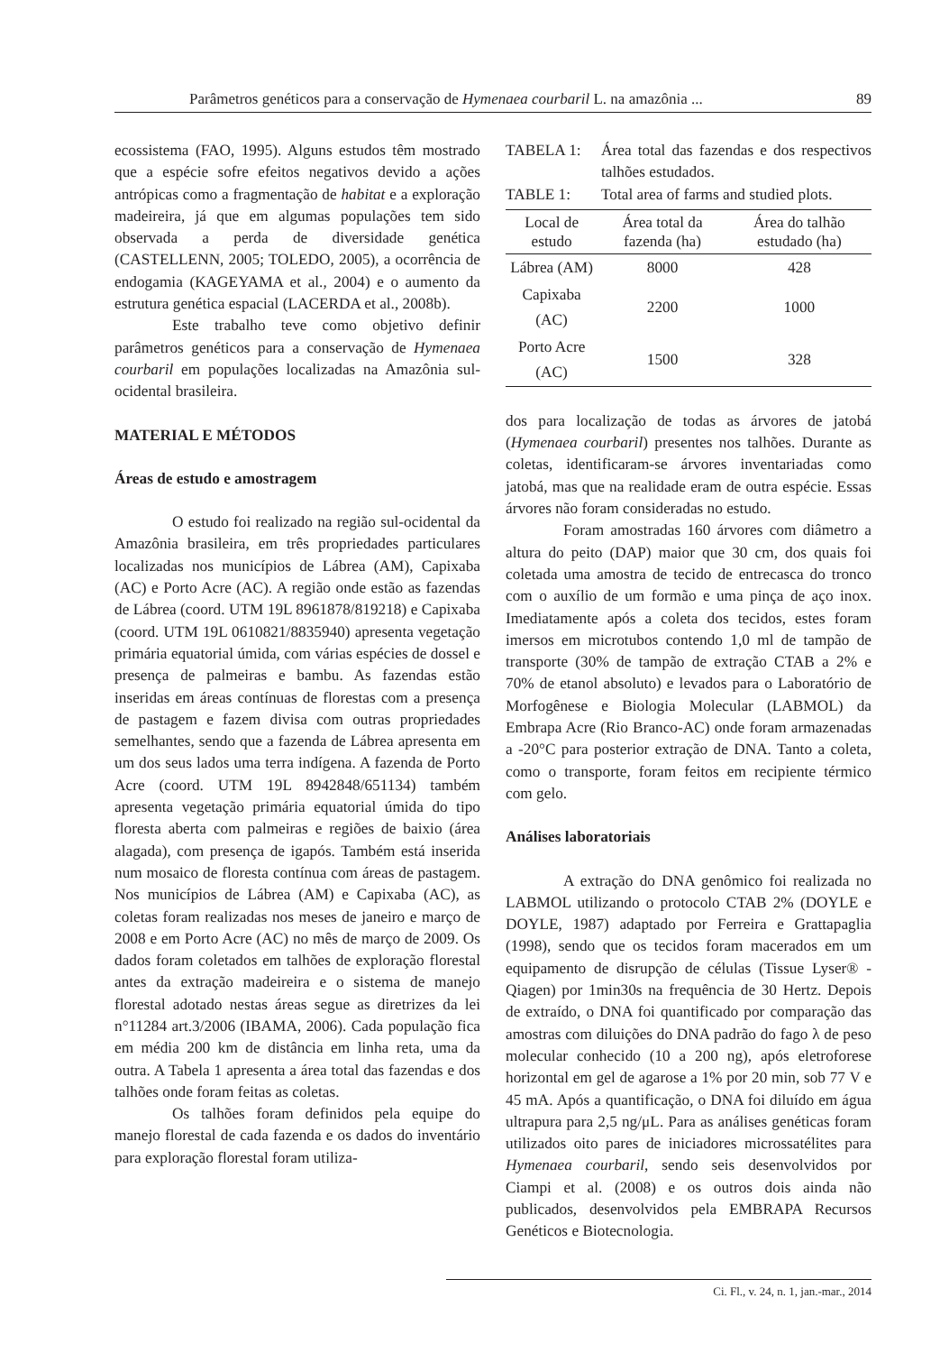Parâmetros genéticos para a conservação de Hymenaea courbaril L. na amazônia ... 89
ecossistema (FAO, 1995). Alguns estudos têm mostrado que a espécie sofre efeitos negativos devido a ações antrópicas como a fragmentação de habitat e a exploração madeireira, já que em algumas populações tem sido observada a perda de diversidade genética (CASTELLENN, 2005; TOLEDO, 2005), a ocorrência de endogamia (KAGEYAMA et al., 2004) e o aumento da estrutura genética espacial (LACERDA et al., 2008b).
Este trabalho teve como objetivo definir parâmetros genéticos para a conservação de Hymenaea courbaril em populações localizadas na Amazônia sul-ocidental brasileira.
MATERIAL E MÉTODOS
Áreas de estudo e amostragem
O estudo foi realizado na região sul-ocidental da Amazônia brasileira, em três propriedades particulares localizadas nos municípios de Lábrea (AM), Capixaba (AC) e Porto Acre (AC). A região onde estão as fazendas de Lábrea (coord. UTM 19L 8961878/819218) e Capixaba (coord. UTM 19L 0610821/8835940) apresenta vegetação primária equatorial úmida, com várias espécies de dossel e presença de palmeiras e bambu. As fazendas estão inseridas em áreas contínuas de florestas com a presença de pastagem e fazem divisa com outras propriedades semelhantes, sendo que a fazenda de Lábrea apresenta em um dos seus lados uma terra indígena. A fazenda de Porto Acre (coord. UTM 19L 8942848/651134) também apresenta vegetação primária equatorial úmida do tipo floresta aberta com palmeiras e regiões de baixio (área alagada), com presença de igapós. Também está inserida num mosaico de floresta contínua com áreas de pastagem. Nos municípios de Lábrea (AM) e Capixaba (AC), as coletas foram realizadas nos meses de janeiro e março de 2008 e em Porto Acre (AC) no mês de março de 2009. Os dados foram coletados em talhões de exploração florestal antes da extração madeireira e o sistema de manejo florestal adotado nestas áreas segue as diretrizes da lei n°11284 art.3/2006 (IBAMA, 2006). Cada população fica em média 200 km de distância em linha reta, uma da outra. A Tabela 1 apresenta a área total das fazendas e dos talhões onde foram feitas as coletas.
Os talhões foram definidos pela equipe do manejo florestal de cada fazenda e os dados do inventário para exploração florestal foram utiliza-
TABELA 1: Área total das fazendas e dos respectivos talhões estudados.
TABLE 1: Total area of farms and studied plots.
| Local de estudo | Área total da fazenda (ha) | Área do talhão estudado (ha) |
| --- | --- | --- |
| Lábrea (AM) | 8000 | 428 |
| Capixaba (AC) | 2200 | 1000 |
| Porto Acre (AC) | 1500 | 328 |
dos para localização de todas as árvores de jatobá (Hymenaea courbaril) presentes nos talhões. Durante as coletas, identificaram-se árvores inventariadas como jatobá, mas que na realidade eram de outra espécie. Essas árvores não foram consideradas no estudo.
Foram amostradas 160 árvores com diâmetro a altura do peito (DAP) maior que 30 cm, dos quais foi coletada uma amostra de tecido de entrecasca do tronco com o auxílio de um formão e uma pinça de aço inox. Imediatamente após a coleta dos tecidos, estes foram imersos em microtubos contendo 1,0 ml de tampão de transporte (30% de tampão de extração CTAB a 2% e 70% de etanol absoluto) e levados para o Laboratório de Morfogênese e Biologia Molecular (LABMOL) da Embrapa Acre (Rio Branco-AC) onde foram armazenadas a -20°C para posterior extração de DNA. Tanto a coleta, como o transporte, foram feitos em recipiente térmico com gelo.
Análises laboratoriais
A extração do DNA genômico foi realizada no LABMOL utilizando o protocolo CTAB 2% (DOYLE e DOYLE, 1987) adaptado por Ferreira e Grattapaglia (1998), sendo que os tecidos foram macerados em um equipamento de disrupção de células (Tissue Lyser® - Qiagen) por 1min30s na frequência de 30 Hertz. Depois de extraído, o DNA foi quantificado por comparação das amostras com diluições do DNA padrão do fago λ de peso molecular conhecido (10 a 200 ng), após eletroforese horizontal em gel de agarose a 1% por 20 min, sob 77 V e 45 mA. Após a quantificação, o DNA foi diluído em água ultrapura para 2,5 ng/μL. Para as análises genéticas foram utilizados oito pares de iniciadores microssatélites para Hymenaea courbaril, sendo seis desenvolvidos por Ciampi et al. (2008) e os outros dois ainda não publicados, desenvolvidos pela EMBRAPA Recursos Genéticos e Biotecnologia.
Ci. Fl., v. 24, n. 1, jan.-mar., 2014